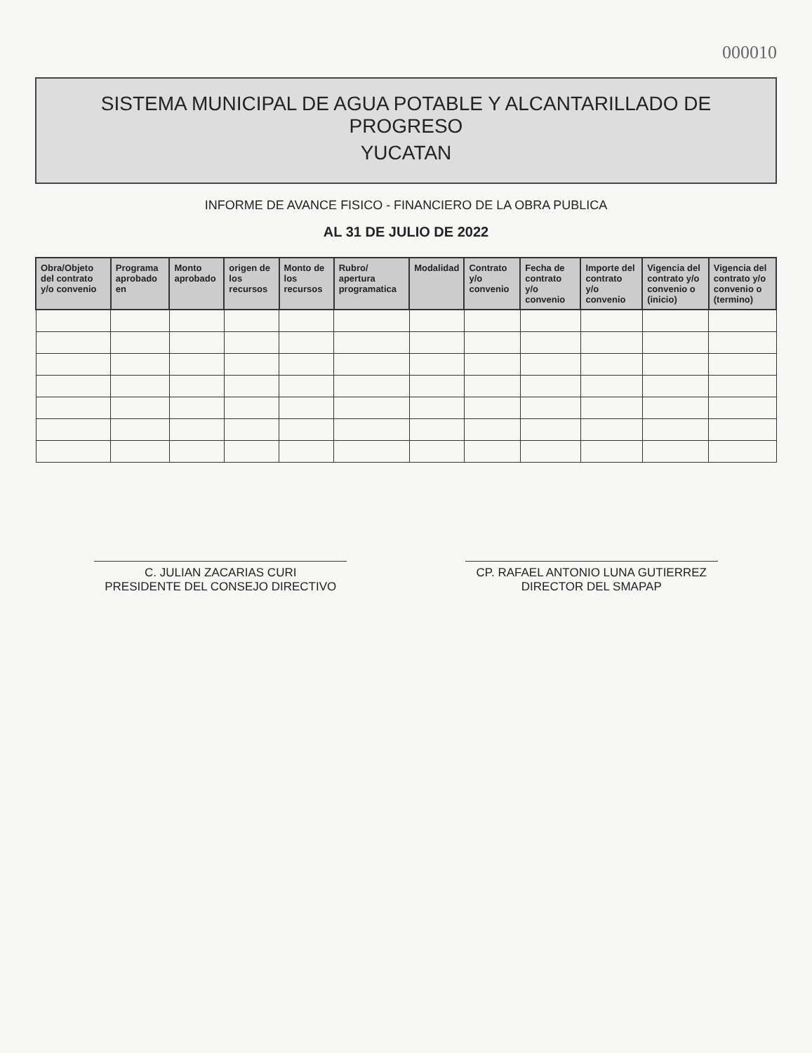000010
SISTEMA MUNICIPAL DE AGUA POTABLE Y ALCANTARILLADO DE PROGRESO
YUCATAN
INFORME DE AVANCE FISICO - FINANCIERO DE LA OBRA PUBLICA
AL 31 DE JULIO DE 2022
| Obra/Objeto del contrato y/o convenio | Programa aprobado en | Monto aprobado | origen de los recursos | Monto de los recursos | Rubro/ apertura programatica | Modalidad | Contrato y/o convenio | Fecha de contrato y/o convenio | Importe del contrato y/o convenio | Vigencia del contrato y/o convenio o (inicio) | Vigencia del contrato y/o convenio o (termino) |
| --- | --- | --- | --- | --- | --- | --- | --- | --- | --- | --- | --- |
C. JULIAN ZACARIAS CURI
PRESIDENTE DEL CONSEJO DIRECTIVO
CP. RAFAEL ANTONIO LUNA GUTIERREZ
DIRECTOR DEL SMAPAP